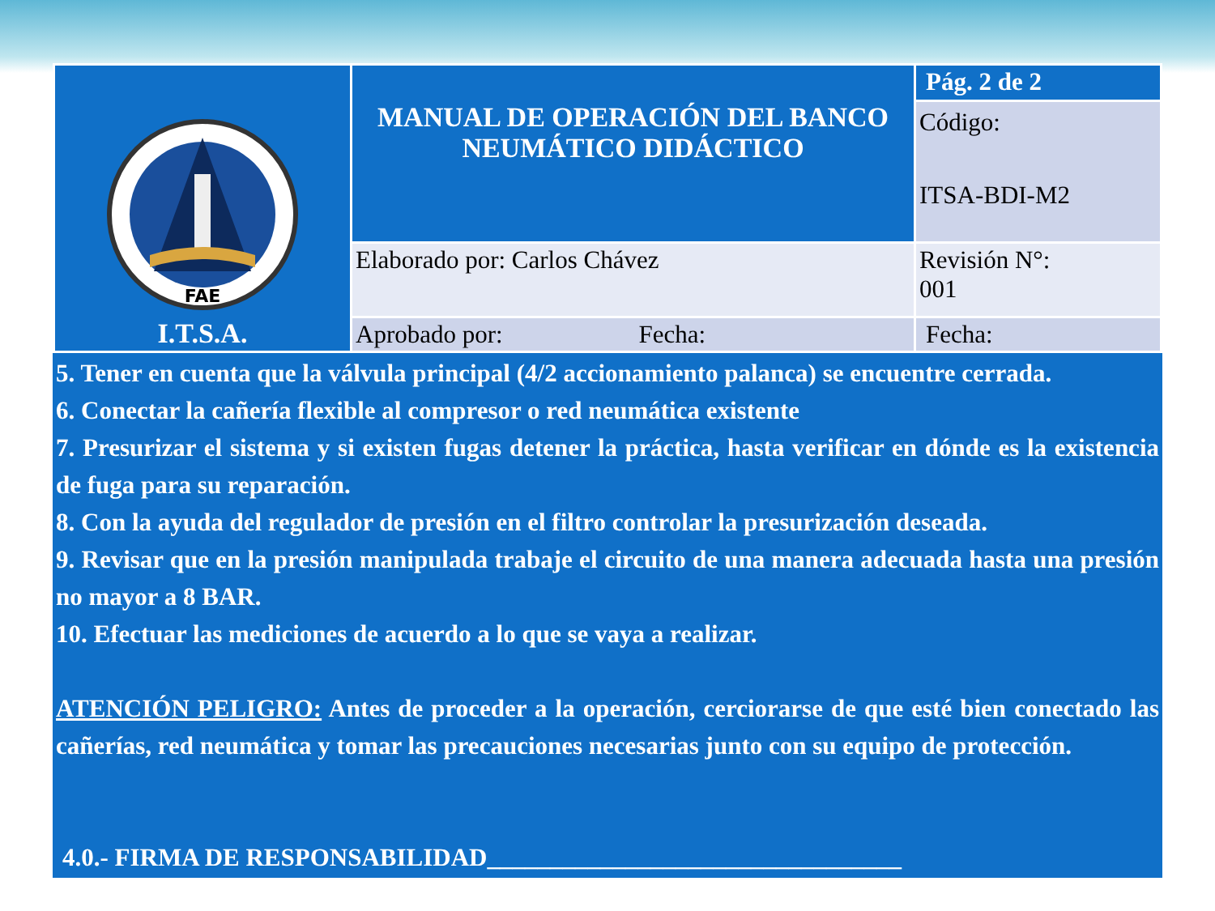| FAE I.T.S.A. | MANUAL DE OPERACIÓN DEL BANCO NEUMÁTICO DIDÁCTICO | Pág. 2 de 2 |
| | | Código: ITSA-BDI-M2 |
| | Elaborado por: Carlos Chávez | Revisión N°: 001 |
| | Aprobado por: Fecha: | Fecha: |
5. Tener en cuenta que la válvula principal (4/2 accionamiento palanca) se encuentre cerrada.
6. Conectar la cañería flexible al compresor o red neumática existente
7. Presurizar el sistema y si existen fugas detener la práctica, hasta verificar en dónde es la existencia de fuga para su reparación.
8. Con la ayuda del regulador de presión en el filtro controlar la presurización deseada.
9. Revisar que en la presión manipulada trabaje el circuito de una manera adecuada hasta una presión no mayor a 8 BAR.
10. Efectuar las mediciones de acuerdo a lo que se vaya a realizar.
ATENCIÓN PELIGRO: Antes de proceder a la operación, cerciorarse de que esté bien conectado las cañerías, red neumática y tomar las precauciones necesarias junto con su equipo de protección.
4.0.- FIRMA DE RESPONSABILIDAD_________________________________